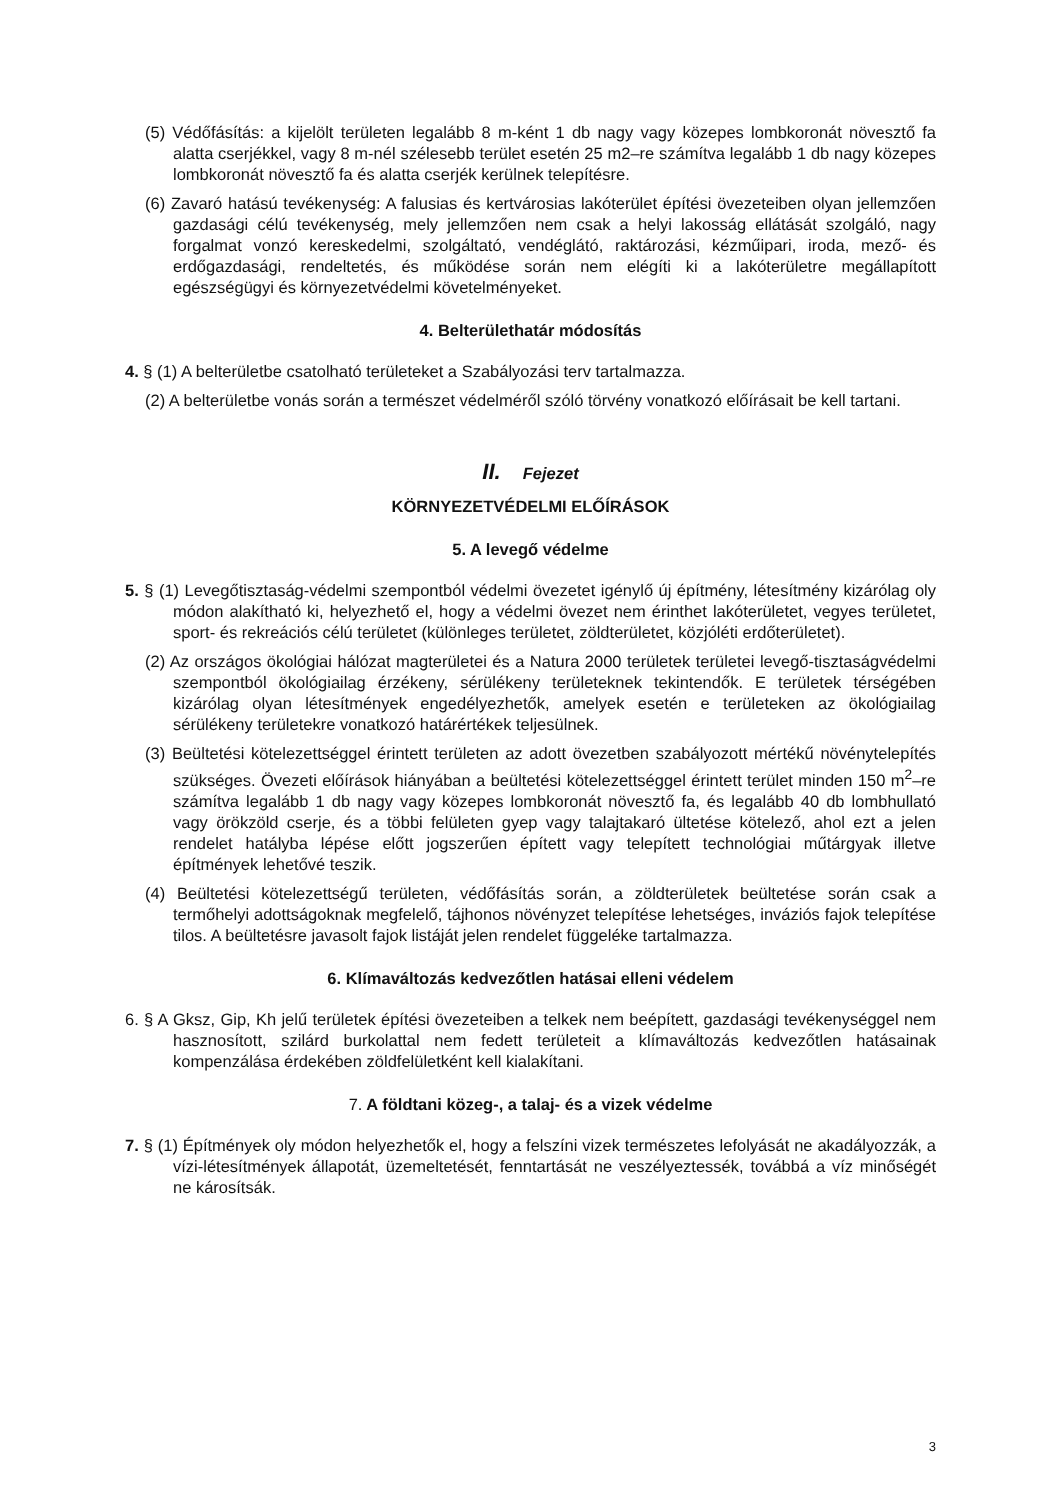(5) Védőfásítás: a kijelölt területen legalább 8 m-ként 1 db nagy vagy közepes lombkoronát növesztő fa alatta cserjékkel, vagy 8 m-nél szélesebb terület esetén 25 m2–re számítva legalább 1 db nagy közepes lombkoronát növesztő fa és alatta cserjék kerülnek telepítésre.
(6) Zavaró hatású tevékenység: A falusias és kertvárosias lakóterület építési övezeteiben olyan jellemzően gazdasági célú tevékenység, mely jellemzően nem csak a helyi lakosság ellátását szolgáló, nagy forgalmat vonzó kereskedelmi, szolgáltató, vendéglátó, raktározási, kézműipari, iroda, mező- és erdőgazdasági, rendeltetés, és működése során nem elégíti ki a lakóterületre megállapított egészségügyi és környezetvédelmi követelményeket.
4. Belterülethatár módosítás
4. § (1) A belterületbe csatolható területeket a Szabályozási terv tartalmazza.
(2) A belterületbe vonás során a természet védelméről szóló törvény vonatkozó előírásait be kell tartani.
II. Fejezet
KÖRNYEZETVÉDELMI ELŐÍRÁSOK
5. A levegő védelme
5. § (1) Levegőtisztaság-védelmi szempontból védelmi övezetet igénylő új építmény, létesítmény kizárólag oly módon alakítható ki, helyezhető el, hogy a védelmi övezet nem érinthet lakóterületet, vegyes területet, sport- és rekreációs célú területet (különleges területet, zöldterületet, közjóléti erdőterületet).
(2) Az országos ökológiai hálózat magterületei és a Natura 2000 területek területei levegő-tisztaságvédelmi szempontból ökológiailag érzékeny, sérülékeny területeknek tekintendők. E területek térségében kizárólag olyan létesítmények engedélyezhetők, amelyek esetén e területeken az ökológiailag sérülékeny területekre vonatkozó határértékek teljesülnek.
(3) Beültetési kötelezettséggel érintett területen az adott övezetben szabályozott mértékű növénytelepítés szükséges. Övezeti előírások hiányában a beültetési kötelezettséggel érintett terület minden 150 m<sup>2</sup>–re számítva legalább 1 db nagy vagy közepes lombkoronát növesztő fa, és legalább 40 db lombhullató vagy örökzöld cserje, és a többi felületen gyep vagy talajtakaró ültetése kötelező, ahol ezt a jelen rendelet hatályba lépése előtt jogszerűen épített vagy telepített technológiai műtárgyak illetve építmények lehetővé teszik.
(4) Beültetési kötelezettségű területen, védőfásítás során, a zöldterületek beültetése során csak a termőhelyi adottságoknak megfelelő, tájhonos növényzet telepítése lehetséges, inváziós fajok telepítése tilos. A beültetésre javasolt fajok listáját jelen rendelet függeléke tartalmazza.
6. Klímaváltozás kedvezőtlen hatásai elleni védelem
6. § A Gksz, Gip, Kh jelű területek építési övezeteiben a telkek nem beépített, gazdasági tevékenységgel nem hasznosított, szilárd burkolattal nem fedett területeit a klímaváltozás kedvezőtlen hatásainak kompenzálása érdekében zöldfelületként kell kialakítani.
7. A földtani közeg-, a talaj- és a vizek védelme
7. § (1) Építmények oly módon helyezhetők el, hogy a felszíni vizek természetes lefolyását ne akadályozzák, a vízi-létesítmények állapotát, üzemeltetését, fenntartását ne veszélyeztessék, továbbá a víz minőségét ne károsítsák.
3